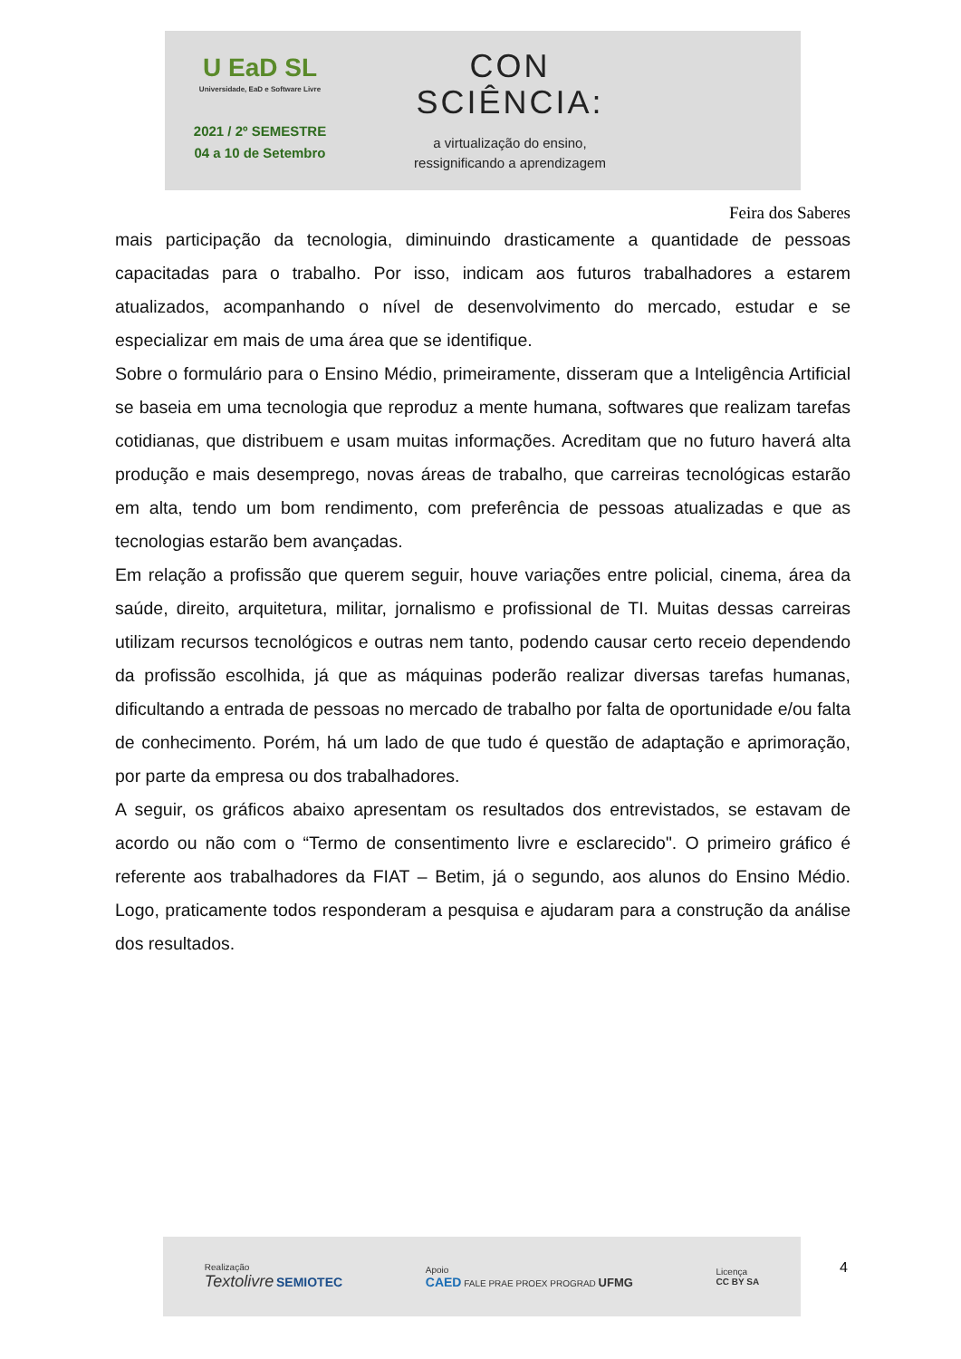U EaD SL
Universidade, EaD e Software Livre
2021 / 2º SEMESTRE
04 a 10 de Setembro
CON
SCIÊNCIA:
a virtualização do ensino,
ressignificando a aprendizagem
Feira dos Saberes
mais participação da tecnologia, diminuindo drasticamente a quantidade de pessoas capacitadas para o trabalho. Por isso, indicam aos futuros trabalhadores a estarem atualizados, acompanhando o nível de desenvolvimento do mercado, estudar e se especializar em mais de uma área que se identifique.
Sobre o formulário para o Ensino Médio, primeiramente, disseram que a Inteligência Artificial se baseia em uma tecnologia que reproduz a mente humana, softwares que realizam tarefas cotidianas, que distribuem e usam muitas informações. Acreditam que no futuro haverá alta produção e mais desemprego, novas áreas de trabalho, que carreiras tecnológicas estarão em alta, tendo um bom rendimento, com preferência de pessoas atualizadas e que as tecnologias estarão bem avançadas.
Em relação a profissão que querem seguir, houve variações entre policial, cinema, área da saúde, direito, arquitetura, militar, jornalismo e profissional de TI. Muitas dessas carreiras utilizam recursos tecnológicos e outras nem tanto, podendo causar certo receio dependendo da profissão escolhida, já que as máquinas poderão realizar diversas tarefas humanas, dificultando a entrada de pessoas no mercado de trabalho por falta de oportunidade e/ou falta de conhecimento. Porém, há um lado de que tudo é questão de adaptação e aprimoração, por parte da empresa ou dos trabalhadores.
A seguir, os gráficos abaixo apresentam os resultados dos entrevistados, se estavam de acordo ou não com o “Termo de consentimento livre e esclarecido". O primeiro gráfico é referente aos trabalhadores da FIAT – Betim, já o segundo, aos alunos do Ensino Médio. Logo, praticamente todos responderam a pesquisa e ajudaram para a construção da análise dos resultados.
Realização
Textolivre SEMIOTEC
Apoio
CAED FALE PRAE PROEX PROGRAD UFMG
Licença
CC BY SA
4